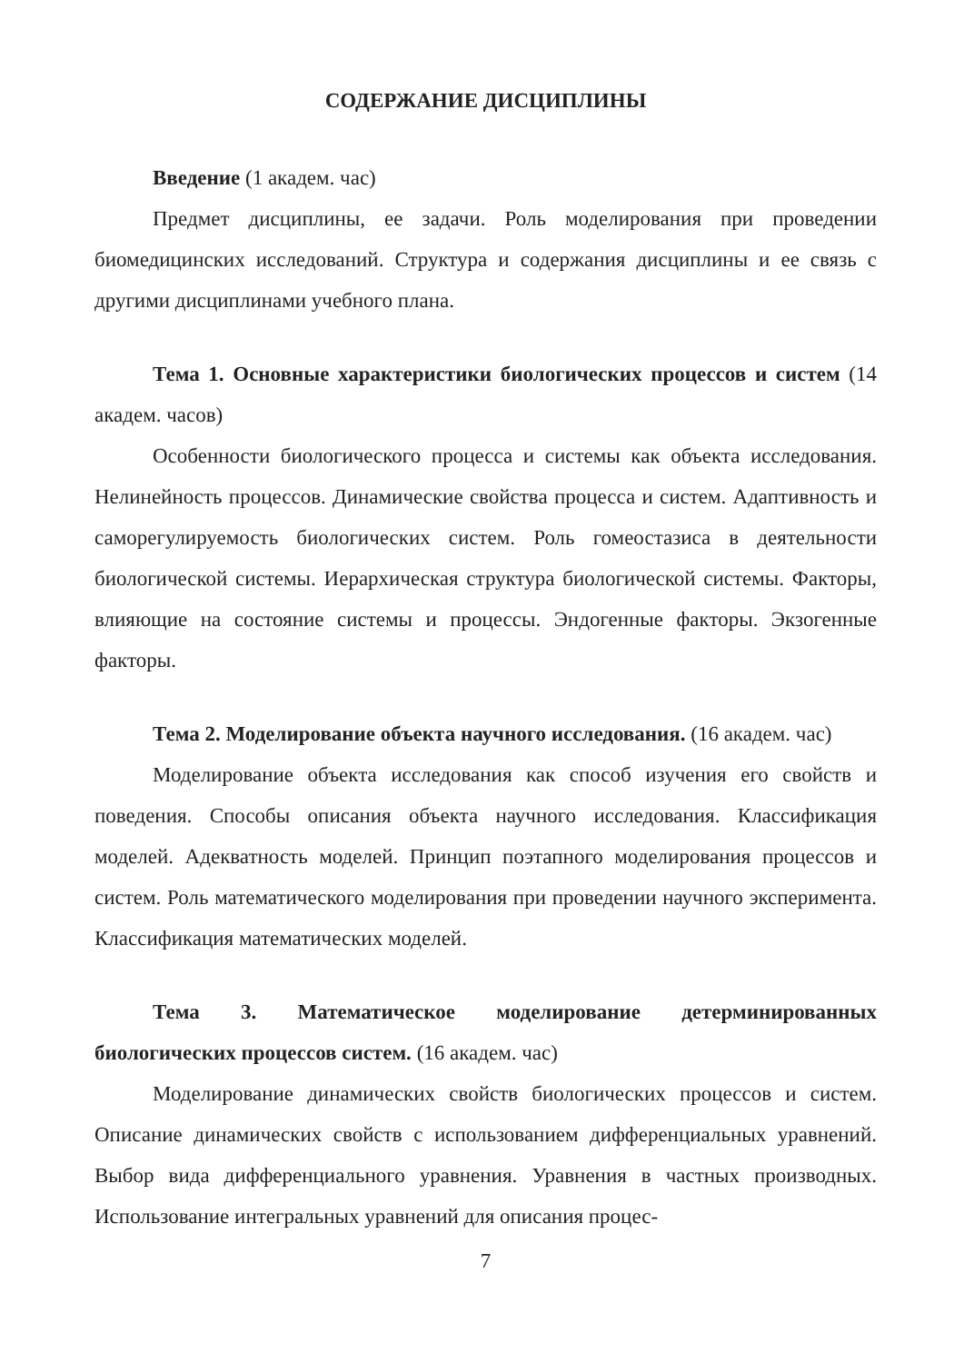СОДЕРЖАНИЕ ДИСЦИПЛИНЫ
Введение (1 академ. час)
Предмет дисциплины, ее задачи. Роль моделирования при проведении биомедицинских исследований. Структура и содержания дисциплины и ее связь с другими дисциплинами учебного плана.
Тема 1. Основные характеристики биологических процессов и систем (14 академ. часов)
Особенности биологического процесса и системы как объекта исследования. Нелинейность процессов. Динамические свойства процесса и систем. Адаптивность и саморегулируемость биологических систем. Роль гомеостазиса в деятельности биологической системы. Иерархическая структура биологической системы. Факторы, влияющие на состояние системы и процессы. Эндогенные факторы. Экзогенные факторы.
Тема 2. Моделирование объекта научного исследования. (16 академ. час)
Моделирование объекта исследования как способ изучения его свойств и поведения. Способы описания объекта научного исследования. Классификация моделей. Адекватность моделей. Принцип поэтапного моделирования процессов и систем. Роль математического моделирования при проведении научного эксперимента. Классификация математических моделей.
Тема 3. Математическое моделирование детерминированных биологических процессов систем. (16 академ. час)
Моделирование динамических свойств биологических процессов и систем. Описание динамических свойств с использованием дифференциальных уравнений. Выбор вида дифференциального уравнения. Уравнения в частных производных. Использование интегральных уравнений для описания процес-
7